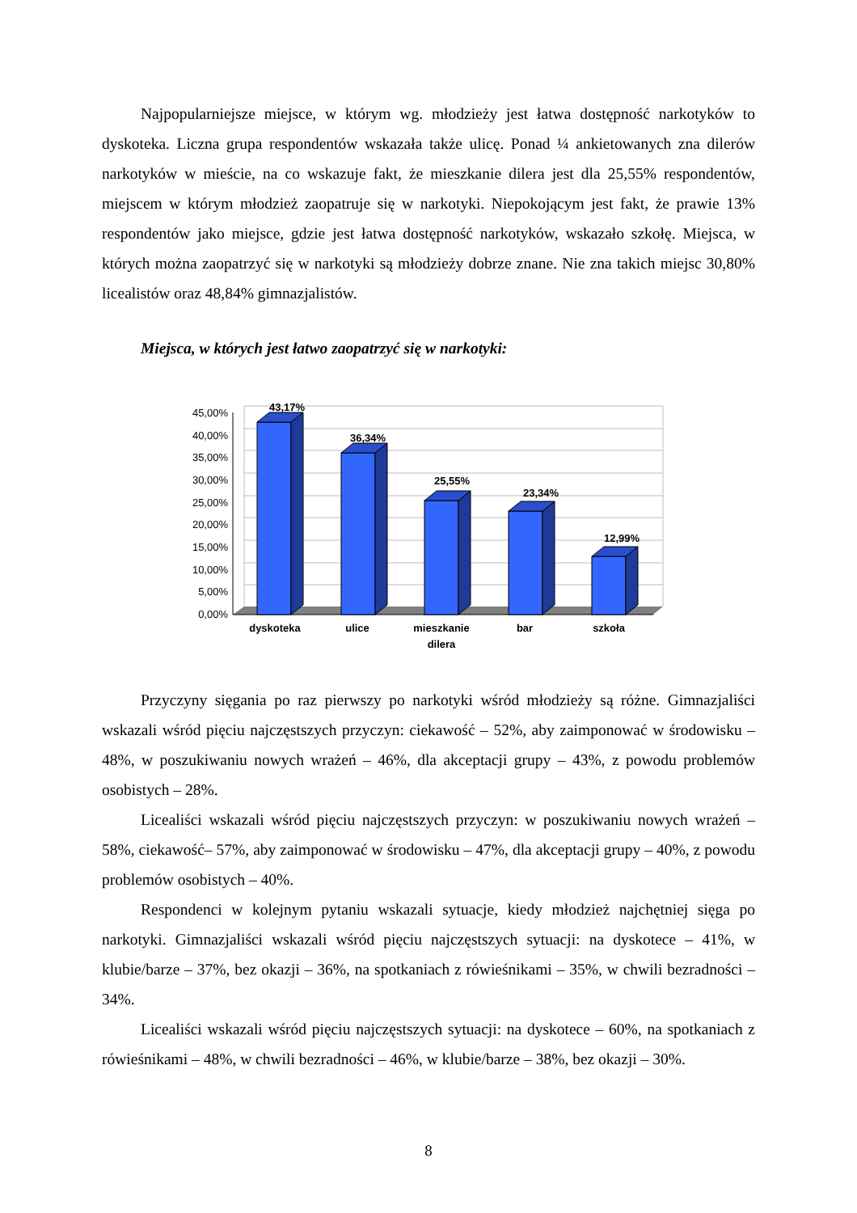Najpopularniejsze miejsce, w którym wg. młodzieży jest łatwa dostępność narkotyków to dyskoteka. Liczna grupa respondentów wskazała także ulicę. Ponad ¼ ankietowanych zna dilerów narkotyków w mieście, na co wskazuje fakt, że mieszkanie dilera jest dla 25,55% respondentów, miejscem w którym młodzież zaopatruje się w narkotyki. Niepokojącym jest fakt, że prawie 13% respondentów jako miejsce, gdzie jest łatwa dostępność narkotyków, wskazało szkołę. Miejsca, w których można zaopatrzyć się w narkotyki są młodzieży dobrze znane. Nie zna takich miejsc 30,80% licealistów oraz 48,84% gimnazjalistów.
Miejsca, w których jest łatwo zaopatrzyć się w narkotyki:
45,00%
40,00%
35,00%
30,00%
25,00%
20,00%
15,00%
10,00%
5,00%
0,00%
43,17%
36,34%
25,55%
23,34%
12,99%
dyskoteka
ulice
mieszkanie
dilera
bar
szkoła
Przyczyny sięgania po raz pierwszy po narkotyki wśród młodzieży są różne. Gimnazjaliści wskazali wśród pięciu najczęstszych przyczyn: ciekawość – 52%, aby zaimponować w środowisku – 48%, w poszukiwaniu nowych wrażeń – 46%, dla akceptacji grupy – 43%, z powodu problemów osobistych – 28%.
Licealiści wskazali wśród pięciu najczęstszych przyczyn: w poszukiwaniu nowych wrażeń – 58%, ciekawość– 57%, aby zaimponować w środowisku – 47%, dla akceptacji grupy – 40%, z powodu problemów osobistych – 40%.
Respondenci w kolejnym pytaniu wskazali sytuacje, kiedy młodzież najchętniej sięga po narkotyki. Gimnazjaliści wskazali wśród pięciu najczęstszych sytuacji: na dyskotece – 41%, w klubie/barze – 37%, bez okazji – 36%, na spotkaniach z rówieśnikami – 35%, w chwili bezradności – 34%.
Licealiści wskazali wśród pięciu najczęstszych sytuacji: na dyskotece – 60%, na spotkaniach z rówieśnikami – 48%, w chwili bezradności – 46%, w klubie/barze – 38%, bez okazji – 30%.
8